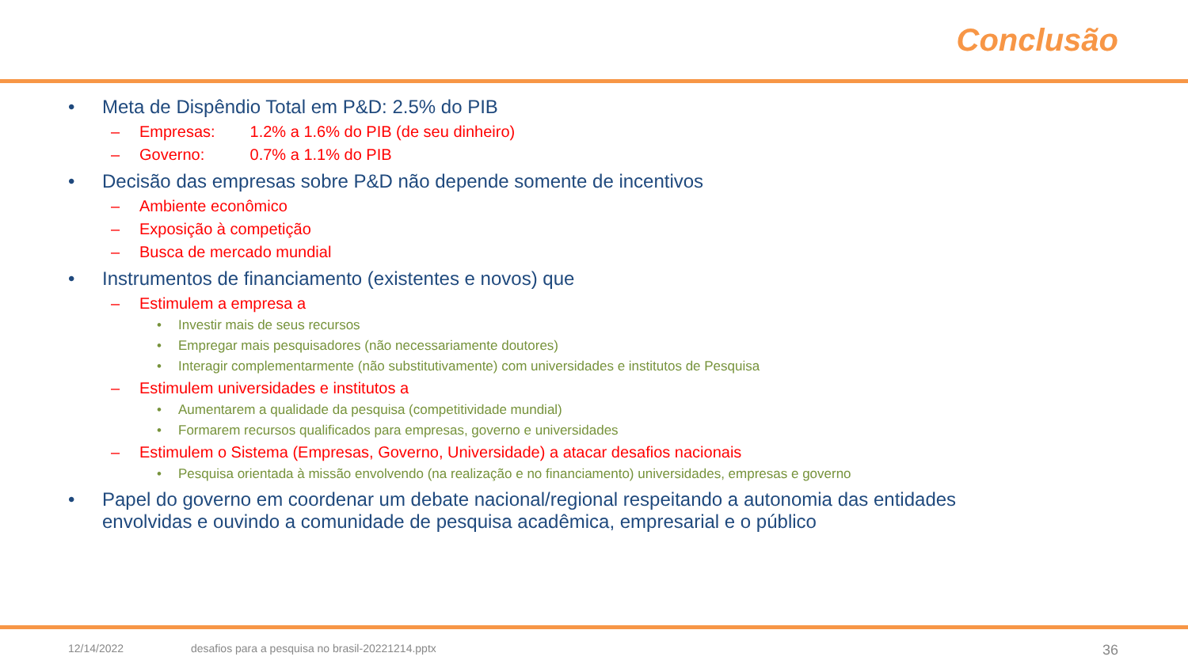Conclusão
• Meta de Dispêndio Total em P&D: 2.5% do PIB
– Empresas: 1.2% a 1.6% do PIB (de seu dinheiro)
– Governo: 0.7% a 1.1% do PIB
• Decisão das empresas sobre P&D não depende somente de incentivos
– Ambiente econômico
– Exposição à competição
– Busca de mercado mundial
• Instrumentos de financiamento (existentes e novos) que
– Estimulem a empresa a
• Investir mais de seus recursos
• Empregar mais pesquisadores (não necessariamente doutores)
• Interagir complementarmente (não substitutivamente) com universidades e institutos de Pesquisa
– Estimulem universidades e institutos a
• Aumentarem a qualidade da pesquisa (competitividade mundial)
• Formarem recursos qualificados para empresas, governo e universidades
– Estimulem o Sistema (Empresas, Governo, Universidade) a atacar desafios nacionais
• Pesquisa orientada à missão envolvendo (na realização e no financiamento) universidades, empresas e governo
• Papel do governo em coordenar um debate nacional/regional respeitando a autonomia das entidades
envolvidas e ouvindo a comunidade de pesquisa acadêmica, empresarial e o público
12/14/2022 desafios para a pesquisa no brasil-20221214.pptx 36